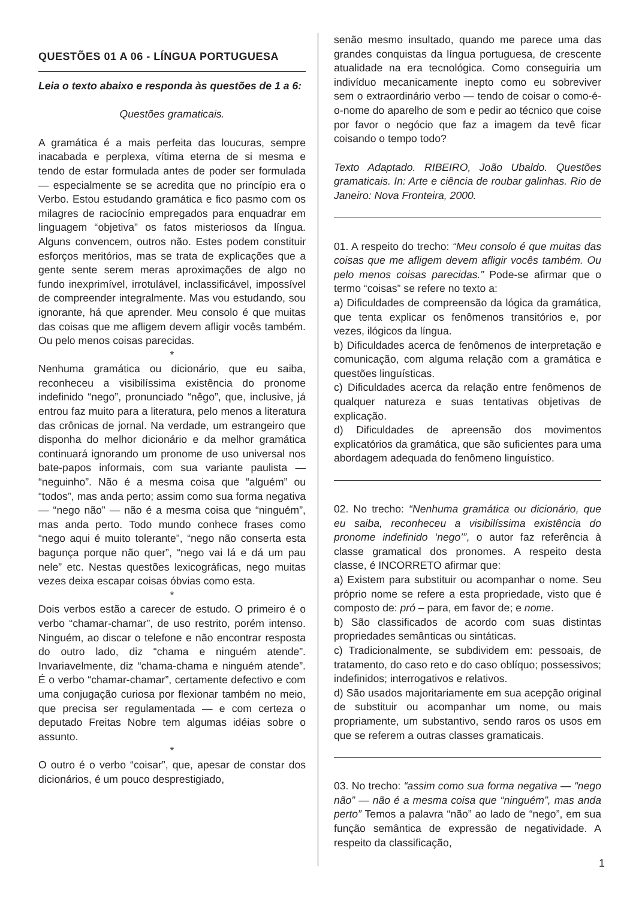QUESTÕES 01 A 06 - LÍNGUA PORTUGUESA
Leia o texto abaixo e responda às questões de 1 a 6:
Questões gramaticais.
A gramática é a mais perfeita das loucuras, sempre inacabada e perplexa, vítima eterna de si mesma e tendo de estar formulada antes de poder ser formulada — especialmente se se acredita que no princípio era o Verbo. Estou estudando gramática e fico pasmo com os milagres de raciocínio empregados para enquadrar em linguagem “objetiva” os fatos misteriosos da língua. Alguns convencem, outros não. Estes podem constituir esforços meritórios, mas se trata de explicações que a gente sente serem meras aproximações de algo no fundo inexprimível, irrotulável, inclassificável, impossível de compreender integralmente. Mas vou estudando, sou ignorante, há que aprender. Meu consolo é que muitas das coisas que me afligem devem afligir vocês também. Ou pelo menos coisas parecidas.
*
Nenhuma gramática ou dicionário, que eu saiba, reconheceu a visibilíssima existência do pronome indefinido “nego”, pronunciado “nêgo”, que, inclusive, já entrou faz muito para a literatura, pelo menos a literatura das crônicas de jornal. Na verdade, um estrangeiro que disponha do melhor dicionário e da melhor gramática continuará ignorando um pronome de uso universal nos bate-papos informais, com sua variante paulista — “neguinho”. Não é a mesma coisa que “alguém” ou “todos”, mas anda perto; assim como sua forma negativa — “nego não” — não é a mesma coisa que “ninguém”, mas anda perto. Todo mundo conhece frases como “nego aqui é muito tolerante”, “nego não conserta esta bagunça porque não quer”, “nego vai lá e dá um pau nele” etc. Nestas questões lexicográficas, nego muitas vezes deixa escapar coisas óbvias como esta.
*
Dois verbos estão a carecer de estudo. O primeiro é o verbo “chamar-chamar”, de uso restrito, porém intenso. Ninguém, ao discar o telefone e não encontrar resposta do outro lado, diz “chama e ninguém atende”. Invariavelmente, diz “chama-chama e ninguém atende”. É o verbo “chamar-chamar”, certamente defectivo e com uma conjugação curiosa por flexionar também no meio, que precisa ser regulamentada — e com certeza o deputado Freitas Nobre tem algumas idéias sobre o assunto.
*
O outro é o verbo “coisar”, que, apesar de constar dos dicionários, é um pouco desprestigiado,
senão mesmo insultado, quando me parece uma das grandes conquistas da língua portuguesa, de crescente atualidade na era tecnológica. Como conseguiria um indivíduo mecanicamente inepto como eu sobreviver sem o extraordinário verbo — tendo de coisar o como-é-o-nome do aparelho de som e pedir ao técnico que coise por favor o negócio que faz a imagem da tevê ficar coisando o tempo todo?
Texto Adaptado. RIBEIRO, João Ubaldo. Questões gramaticais. In: Arte e ciência de roubar galinhas. Rio de Janeiro: Nova Fronteira, 2000.
01. A respeito do trecho: “Meu consolo é que muitas das coisas que me afligem devem afligir vocês também. Ou pelo menos coisas parecidas.” Pode-se afirmar que o termo “coisas” se refere no texto a:
a) Dificuldades de compreensão da lógica da gramática, que tenta explicar os fenômenos transitórios e, por vezes, ilógicos da língua.
b) Dificuldades acerca de fenômenos de interpretação e comunicação, com alguma relação com a gramática e questões linguísticas.
c) Dificuldades acerca da relação entre fenômenos de qualquer natureza e suas tentativas objetivas de explicação.
d) Dificuldades de apreensão dos movimentos explicatórios da gramática, que são suficientes para uma abordagem adequada do fenômeno linguístico.
02. No trecho: “Nenhuma gramática ou dicionário, que eu saiba, reconheceu a visibilíssima existência do pronome indefinido ‘nego’”, o autor faz referência à classe gramatical dos pronomes. A respeito desta classe, é INCORRETO afirmar que:
a) Existem para substituir ou acompanhar o nome. Seu próprio nome se refere a esta propriedade, visto que é composto de: pró – para, em favor de; e nome.
b) São classificados de acordo com suas distintas propriedades semânticas ou sintáticas.
c) Tradicionalmente, se subdividem em: pessoais, de tratamento, do caso reto e do caso oblíquo; possessivos; indefinidos; interrogativos e relativos.
d) São usados majoritariamente em sua acepção original de substituir ou acompanhar um nome, ou mais propriamente, um substantivo, sendo raros os usos em que se referem a outras classes gramaticais.
03. No trecho: “assim como sua forma negativa — “nego não” — não é a mesma coisa que “ninguém”, mas anda perto” Temos a palavra “não” ao lado de “nego”, em sua função semântica de expressão de negatividade. A respeito da classificação,
1